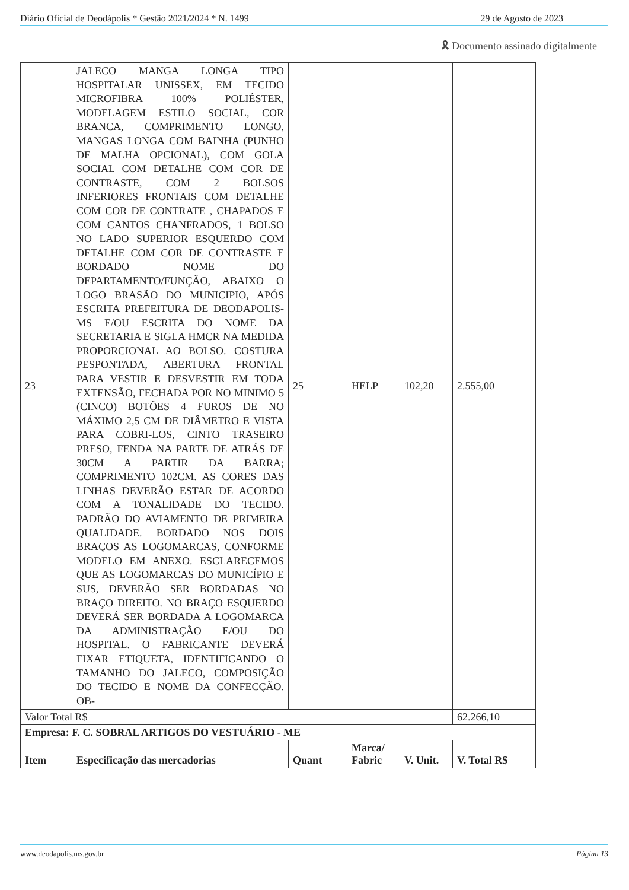Diário Oficial de Deodápolis * Gestão 2021/2024 * N. 1499 29 de Agosto de 2023
🎗 Documento assinado digitalmente
| 23 | JALECO MANGA LONGA TIPO HOSPITALAR UNISSEX, EM TECIDO MICROFIBRA 100% POLIÉSTER, MODELAGEM ESTILO SOCIAL, COR BRANCA, COMPRIMENTO LONGO, MANGAS LONGA COM BAINHA (PUNHO DE MALHA OPCIONAL), COM GOLA SOCIAL COM DETALHE COM COR DE CONTRASTE, COM 2 BOLSOS INFERIORES FRONTAIS COM DETALHE COM COR DE CONTRATE , CHAPADOS E COM CANTOS CHANFRADOS, 1 BOLSO NO LADO SUPERIOR ESQUERDO COM DETALHE COM COR DE CONTRASTE E BORDADO NOME DO DEPARTAMENTO/FUNÇÃO, ABAIXO O LOGO BRASÃO DO MUNICIPIO, APÓS ESCRITA PREFEITURA DE DEODAPOLIS-MS E/OU ESCRITA DO NOME DA SECRETARIA E SIGLA HMCR NA MEDIDA PROPORCIONAL AO BOLSO. COSTURA PESPONTADA, ABERTURA FRONTAL PARA VESTIR E DESVESTIR EM TODA EXTENSÃO, FECHADA POR NO MINIMO 5 (CINCO) BOTÕES 4 FUROS DE NO MÁXIMO 2,5 CM DE DIÂMETRO E VISTA PARA COBRI-LOS, CINTO TRASEIRO PRESO, FENDA NA PARTE DE ATRÁS DE 30CM A PARTIR DA BARRA; COMPRIMENTO 102CM. AS CORES DAS LINHAS DEVERÃO ESTAR DE ACORDO COM A TONALIDADE DO TECIDO. PADRÃO DO AVIAMENTO DE PRIMEIRA QUALIDADE. BORDADO NOS DOIS BRAÇOS AS LOGOMARCAS, CONFORME MODELO EM ANEXO. ESCLARECEMOS QUE AS LOGOMARCAS DO MUNICÍPIO E SUS, DEVERÃO SER BORDADAS NO BRAÇO DIREITO. NO BRAÇO ESQUERDO DEVERÁ SER BORDADA A LOGOMARCA DA ADMINISTRAÇÃO E/OU DO HOSPITAL. O FABRICANTE DEVERÁ FIXAR ETIQUETA, IDENTIFICANDO O TAMANHO DO JALECO, COMPOSIÇÃO DO TECIDO E NOME DA CONFECÇÃO. OB- | 25 | HELP | 102,20 | 2.555,00 |
| Valor Total R$ | | | | | 62.266,10 |
| Empresa: F. C. SOBRAL ARTIGOS DO VESTUÁRIO - ME | | | | | |
| Item | Especificação das mercadorias | Quant | Marca/ Fabric | V. Unit. | V. Total R$ |
www.deodapolis.ms.gov.br Página 13